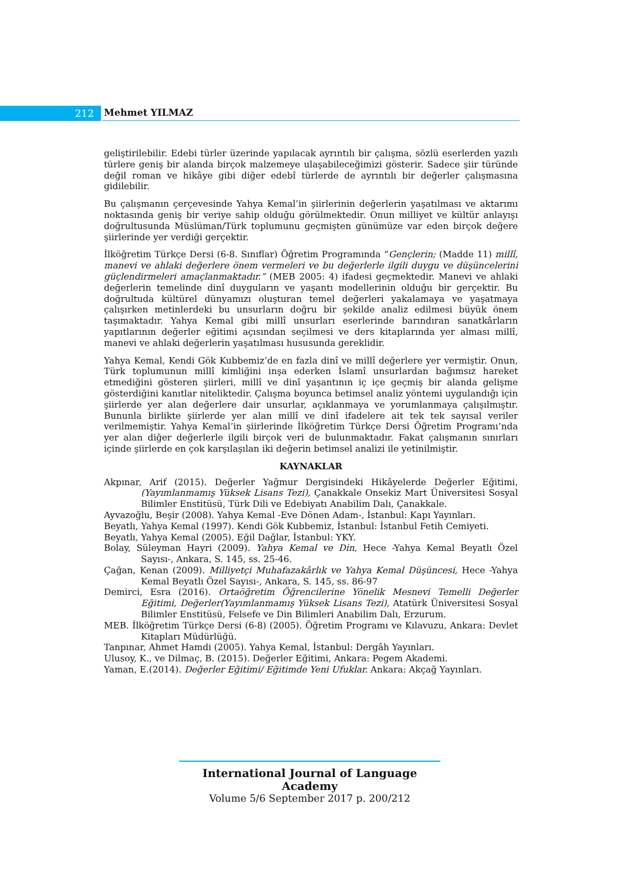212 Mehmet YILMAZ
geliştirilebilir. Edebi türler üzerinde yapılacak ayrıntılı bir çalışma, sözlü eserlerden yazılı türlere geniş bir alanda birçok malzemeye ulaşabileceğimizi gösterir. Sadece şiir türünde değil roman ve hikâye gibi diğer edebî türlerde de ayrıntılı bir değerler çalışmasına gidilebilir.
Bu çalışmanın çerçevesinde Yahya Kemal’in şiirlerinin değerlerin yaşatılması ve aktarımı noktasında geniş bir veriye sahip olduğu görülmektedir. Onun milliyet ve kültür anlayışı doğrultusunda Müslüman/Türk toplumunu geçmişten günümüze var eden birçok değere şiirlerinde yer verdiği gerçektir.
İlköğretim Türkçe Dersi (6-8. Sınıflar) Öğretim Programında “Gençlerin; (Madde 11) millî, manevi ve ahlaki değerlere önem vermeleri ve bu değerlerle ilgili duygu ve düşüncelerini güçlendirmeleri amaçlanmaktadır.” (MEB 2005: 4) ifadesi geçmektedir. Manevi ve ahlaki değerlerin temelinde dinî duyguların ve yaşantı modellerinin olduğu bir gerçektir. Bu doğrultuda kültürel dünyamızı oluşturan temel değerleri yakalamaya ve yaşatmaya çalışırken metinlerdeki bu unsurların doğru bir şekilde analiz edilmesi büyük önem taşımaktadır. Yahya Kemal gibi millî unsurları eserlerinde barındıran sanatkârların yapıtlarının değerler eğitimi açısından seçilmesi ve ders kitaplarında yer alması millî, manevi ve ahlaki değerlerin yaşatılması hususunda gereklidir.
Yahya Kemal, Kendi Gök Kubbemiz’de en fazla dinî ve millî değerlere yer vermiştir. Onun, Türk toplumunun millî kimliğini inşa ederken İslamî unsurlardan bağımsız hareket etmediğini gösteren şiirleri, millî ve dinî yaşantının iç içe geçmiş bir alanda gelişme gösterdiğini kanıtlar niteliktedir. Çalışma boyunca betimsel analiz yöntemi uygulandığı için şiirlerde yer alan değerlere dair unsurlar, açıklanmaya ve yorumlanmaya çalışılmıştır. Bununla birlikte şiirlerde yer alan millî ve dinî ifadelere ait tek tek sayısal veriler verilmemiştir. Yahya Kemal’in şiirlerinde İlköğretim Türkçe Dersi Öğretim Programı’nda yer alan diğer değerlerle ilgili birçok veri de bulunmaktadır. Fakat çalışmanın sınırları içinde şiirlerde en çok karşılaşılan iki değerin betimsel analizi ile yetinilmiştir.
KAYNAKLAR
Akpınar, Arif (2015). Değerler Yağmur Dergisindeki Hikâyelerde Değerler Eğitimi, (Yayımlanmamış Yüksek Lisans Tezi), Çanakkale Onsekiz Mart Üniversitesi Sosyal Bilimler Enstitüsü, Türk Dili ve Edebiyatı Anabilim Dalı, Çanakkale.
Ayvazoğlu, Beşir (2008). Yahya Kemal -Eve Dönen Adam-, İstanbul: Kapı Yayınları.
Beyatlı, Yahya Kemal (1997). Kendi Gök Kubbemiz, İstanbul: İstanbul Fetih Cemiyeti.
Beyatlı, Yahya Kemal (2005). Eğil Dağlar, İstanbul: YKY.
Bolay, Süleyman Hayri (2009). Yahya Kemal ve Din, Hece -Yahya Kemal Beyatlı Özel Sayısı-, Ankara, S. 145, ss. 25-46.
Çağan, Kenan (2009). Milliyetçi Muhafazakârlık ve Yahya Kemal Düşüncesi, Hece -Yahya Kemal Beyatlı Özel Sayısı-, Ankara, S. 145, ss. 86-97
Demirci, Esra (2016). Ortaöğretim Öğrencilerine Yönelik Mesnevi Temelli Değerler Eğitimi, Değerler(Yayımlanmamış Yüksek Lisans Tezi), Atatürk Üniversitesi Sosyal Bilimler Enstitüsü, Felsefe ve Din Bilimleri Anabilim Dalı, Erzurum.
MEB. İlköğretim Türkçe Dersi (6-8) (2005). Öğretim Programı ve Kılavuzu, Ankara: Devlet Kitapları Müdürlüğü.
Tanpınar, Ahmet Hamdi (2005). Yahya Kemal, İstanbul: Dergâh Yayınları.
Ulusoy, K., ve Dilmaç, B. (2015). Değerler Eğitimi, Ankara: Pegem Akademi.
Yaman, E.(2014). Değerler Eğitimi/ Eğitimde Yeni Ufuklar. Ankara: Akçağ Yayınları.
International Journal of Language Academy
Volume 5/6 September 2017 p. 200/212